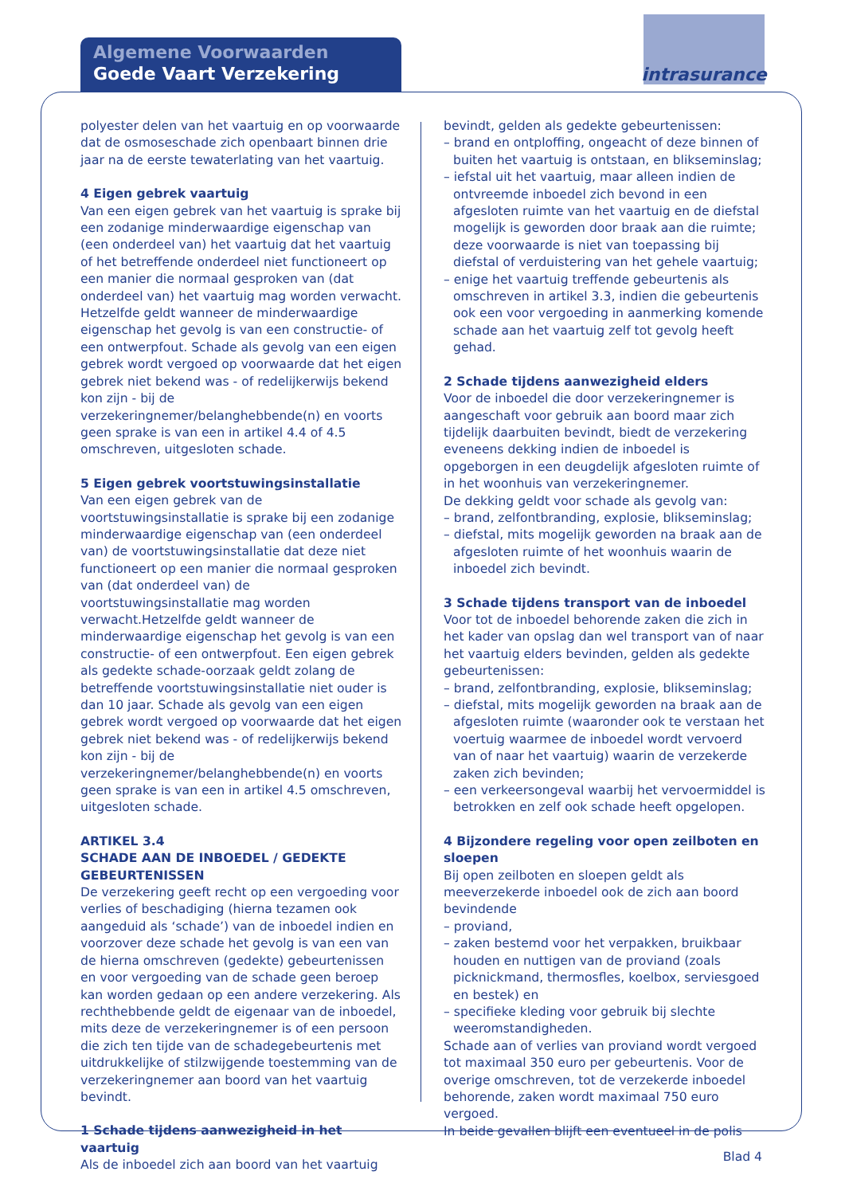Algemene Voorwaarden
Goede Vaart Verzekering
intrasurance
polyester delen van het vaartuig en op voorwaarde dat de osmoseschade zich openbaart binnen drie jaar na de eerste tewaterlating van het vaartuig.
4 Eigen gebrek vaartuig
Van een eigen gebrek van het vaartuig is sprake bij een zodanige minderwaardige eigenschap van (een onderdeel van) het vaartuig dat het vaartuig of het betreffende onderdeel niet functioneert op een manier die normaal gesproken van (dat onderdeel van) het vaartuig mag worden verwacht. Hetzelfde geldt wanneer de minderwaardige eigenschap het gevolg is van een constructie- of een ontwerpfout. Schade als gevolg van een eigen gebrek wordt vergoed op voorwaarde dat het eigen gebrek niet bekend was - of redelijkerwijs bekend kon zijn - bij de verzekeringnemer/belanghebbende(n) en voorts geen sprake is van een in artikel 4.4 of 4.5 omschreven, uitgesloten schade.
5 Eigen gebrek voortstuwingsinstallatie
Van een eigen gebrek van de voortstuwingsinstallatie is sprake bij een zodanige minderwaardige eigenschap van (een onderdeel van) de voortstuwingsinstallatie dat deze niet functioneert op een manier die normaal gesproken van (dat onderdeel van) de voortstuwingsinstallatie mag worden verwacht.Hetzelfde geldt wanneer de minderwaardige eigenschap het gevolg is van een constructie- of een ontwerpfout. Een eigen gebrek als gedekte schade-oorzaak geldt zolang de betreffende voortstuwingsinstallatie niet ouder is dan 10 jaar. Schade als gevolg van een eigen gebrek wordt vergoed op voorwaarde dat het eigen gebrek niet bekend was - of redelijkerwijs bekend kon zijn - bij de verzekeringnemer/belanghebbende(n) en voorts geen sprake is van een in artikel 4.5 omschreven, uitgesloten schade.
ARTIKEL 3.4
SCHADE AAN DE INBOEDEL / GEDEKTE GEBEURTENISSEN
De verzekering geeft recht op een vergoeding voor verlies of beschadiging (hierna tezamen ook aangeduid als ‘schade’) van de inboedel indien en voorzover deze schade het gevolg is van een van de hierna omschreven (gedekte) gebeurtenissen en voor vergoeding van de schade geen beroep kan worden gedaan op een andere verzekering. Als rechthebbende geldt de eigenaar van de inboedel, mits deze de verzekeringnemer is of een persoon die zich ten tijde van de schadegebeurtenis met uitdrukkelijke of stilzwijgende toestemming van de verzekeringnemer aan boord van het vaartuig bevindt.
1 Schade tijdens aanwezigheid in het vaartuig
Als de inboedel zich aan boord van het vaartuig
bevindt, gelden als gedekte gebeurtenissen:
– brand en ontploffing, ongeacht of deze binnen of buiten het vaartuig is ontstaan, en blikseminslag;
– iefstal uit het vaartuig, maar alleen indien de ontvreemde inboedel zich bevond in een afgesloten ruimte van het vaartuig en de diefstal mogelijk is geworden door braak aan die ruimte; deze voorwaarde is niet van toepassing bij diefstal of verduistering van het gehele vaartuig;
– enige het vaartuig treffende gebeurtenis als omschreven in artikel 3.3, indien die gebeurtenis ook een voor vergoeding in aanmerking komende schade aan het vaartuig zelf tot gevolg heeft gehad.
2 Schade tijdens aanwezigheid elders
Voor de inboedel die door verzekeringnemer is aangeschaft voor gebruik aan boord maar zich tijdelijk daarbuiten bevindt, biedt de verzekering eveneens dekking indien de inboedel is opgeborgen in een deugdelijk afgesloten ruimte of in het woonhuis van verzekeringnemer.
De dekking geldt voor schade als gevolg van:
– brand, zelfontbranding, explosie, blikseminslag;
– diefstal, mits mogelijk geworden na braak aan de afgesloten ruimte of het woonhuis waarin de inboedel zich bevindt.
3 Schade tijdens transport van de inboedel
Voor tot de inboedel behorende zaken die zich in het kader van opslag dan wel transport van of naar het vaartuig elders bevinden, gelden als gedekte gebeurtenissen:
– brand, zelfontbranding, explosie, blikseminslag;
– diefstal, mits mogelijk geworden na braak aan de afgesloten ruimte (waaronder ook te verstaan het voertuig waarmee de inboedel wordt vervoerd van of naar het vaartuig) waarin de verzekerde zaken zich bevinden;
– een verkeersongeval waarbij het vervoermiddel is betrokken en zelf ook schade heeft opgelopen.
4 Bijzondere regeling voor open zeilboten en sloepen
Bij open zeilboten en sloepen geldt als meeverzekerde inboedel ook de zich aan boord bevindende
– proviand,
– zaken bestemd voor het verpakken, bruikbaar houden en nuttigen van de proviand (zoals picknickmand, thermosfles, koelbox, serviesgoed en bestek) en
– specifieke kleding voor gebruik bij slechte weeromstandigheden.
Schade aan of verlies van proviand wordt vergoed tot maximaal 350 euro per gebeurtenis. Voor de overige omschreven, tot de verzekerde inboedel behorende, zaken wordt maximaal 750 euro vergoed.
In beide gevallen blijft een eventueel in de polis
Blad 4